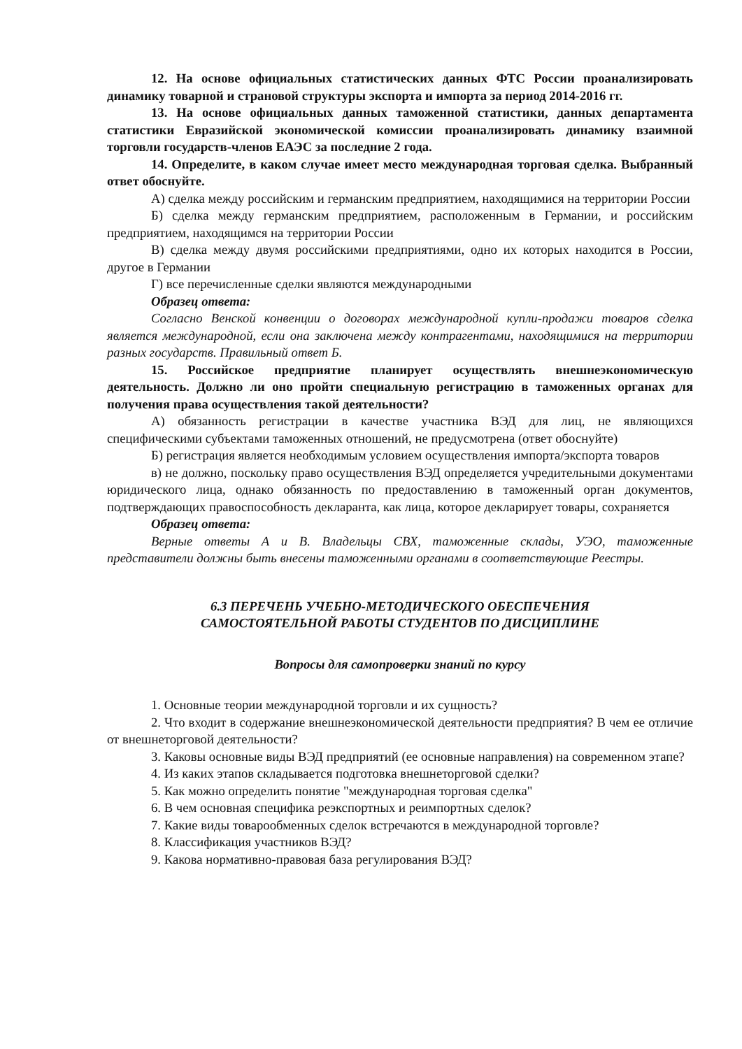12. На основе официальных статистических данных ФТС России проанализировать динамику товарной и страновой структуры экспорта и импорта за период 2014-2016 гг.
13. На основе официальных данных таможенной статистики, данных департамента статистики Евразийской экономической комиссии проанализировать динамику взаимной торговли государств-членов ЕАЭС за последние 2 года.
14. Определите, в каком случае имеет место международная торговая сделка. Выбранный ответ обоснуйте.
А) сделка между российским и германским предприятием, находящимися на территории России
Б) сделка между германским предприятием, расположенным в Германии, и российским предприятием, находящимся на территории России
В) сделка между двумя российскими предприятиями, одно их которых находится в России, другое в Германии
Г) все перечисленные сделки являются международными
Образец ответа:
Согласно Венской конвенции о договорах международной купли-продажи товаров сделка является международной, если она заключена между контрагентами, находящимися на территории разных государств. Правильный ответ Б.
15. Российское предприятие планирует осуществлять внешнеэкономическую деятельность. Должно ли оно пройти специальную регистрацию в таможенных органах для получения права осуществления такой деятельности?
А) обязанность регистрации в качестве участника ВЭД для лиц, не являющихся специфическими субъектами таможенных отношений, не предусмотрена (ответ обоснуйте)
Б) регистрация является необходимым условием осуществления импорта/экспорта товаров
в) не должно, поскольку право осуществления ВЭД определяется учредительными документами юридического лица, однако обязанность по предоставлению в таможенный орган документов, подтверждающих правоспособность декларанта, как лица, которое декларирует товары, сохраняется
Образец ответа:
Верные ответы А и В. Владельцы СВХ, таможенные склады, УЭО, таможенные представители должны быть внесены таможенными органами в соответствующие Реестры.
6.3 ПЕРЕЧЕНЬ УЧЕБНО-МЕТОДИЧЕСКОГО ОБЕСПЕЧЕНИЯ
САМОСТОЯТЕЛЬНОЙ РАБОТЫ СТУДЕНТОВ ПО ДИСЦИПЛИНЕ
Вопросы для самопроверки знаний по курсу
1. Основные теории международной торговли и их сущность?
2. Что входит в содержание внешнеэкономической деятельности предприятия? В чем ее отличие от внешнеторговой деятельности?
3. Каковы основные виды ВЭД предприятий (ее основные направления) на современном этапе?
4. Из каких этапов складывается подготовка внешнеторговой сделки?
5. Как можно определить понятие "международная торговая сделка"
6. В чем основная специфика реэкспортных и реимпортных сделок?
7. Какие виды товарообменных сделок встречаются в международной торговле?
8. Классификация участников ВЭД?
9. Какова нормативно-правовая база регулирования ВЭД?